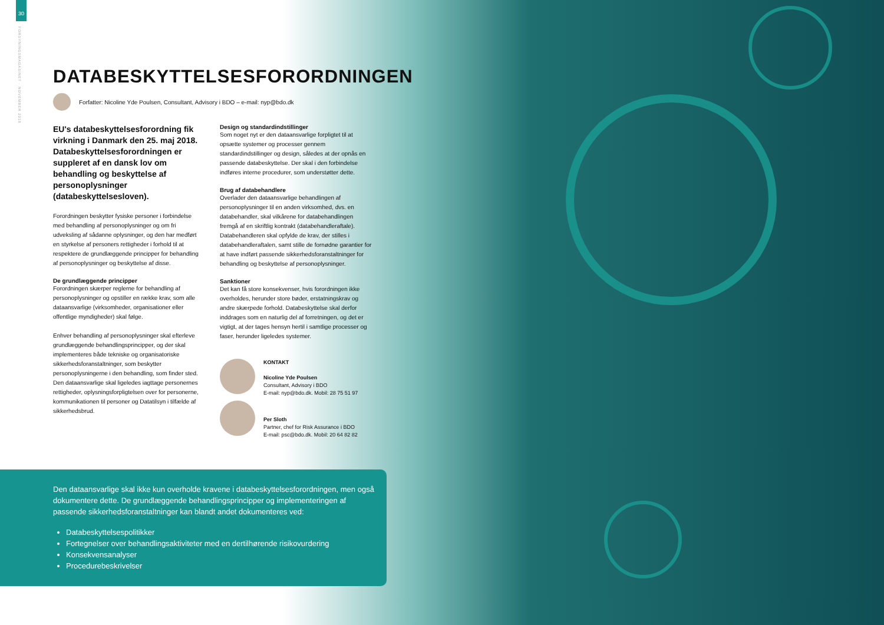30
FORSYNINGSMAGASINET · NOVEMBER 2018
DATABESKYTTELSESFORORDNINGEN
Forfatter: Nicoline Yde Poulsen, Consultant, Advisory i BDO – e-mail: nyp@bdo.dk
EU's databeskyttelsesforordning fik virkning i Danmark den 25. maj 2018. Databeskyttelsesforordningen er suppleret af en dansk lov om behandling og beskyttelse af personoplysninger (databeskyttelsesloven).
Forordningen beskytter fysiske personer i forbindelse med behandling af personoplysninger og om fri udveksling af sådanne oplysninger, og den har medført en styrkelse af personers rettigheder i forhold til at respektere de grundlæggende principper for behandling af personoplysninger og beskyttelse af disse.
De grundlæggende principper
Forordningen skærper reglerne for behandling af personoplysninger og opstiller en række krav, som alle dataansvarlige (virksomheder, organisationer eller offentlige myndigheder) skal følge.
Enhver behandling af personoplysninger skal efterleve grundlæggende behandlingsprincipper, og der skal implementeres både tekniske og organisatoriske sikkerhedsforanstaltninger, som beskytter personoplysningerne i den behandling, som finder sted. Den dataansvarlige skal ligeledes iagttage personernes rettigheder, oplysningsforpligtelsen over for personerne, kommunikationen til personer og Datatilsyn i tilfælde af sikkerhedsbrud.
Design og standardindstillinger
Som noget nyt er den dataansvarlige forpligtet til at opsætte systemer og processer gennem standardindstillinger og design, således at der opnås en passende databeskyttelse. Der skal i den forbindelse indføres interne procedurer, som understøtter dette.
Brug af databehandlere
Overlader den dataansvarlige behandlingen af personoplysninger til en anden virksomhed, dvs. en databehandler, skal vilkårene for databehandlingen fremgå af en skriftlig kontrakt (databehandleraftale). Databehandleren skal opfylde de krav, der stilles i databehandleraftalen, samt stille de fornødne garantier for at have indført passende sikkerhedsforanstaltninger for behandling og beskyttelse af personoplysninger.
Sanktioner
Det kan få store konsekvenser, hvis forordningen ikke overholdes, herunder store bøder, erstatningskrav og andre skærpede forhold. Databeskyttelse skal derfor inddrages som en naturlig del af forretningen, og det er vigtigt, at der tages hensyn hertil i samtlige processer og faser, herunder ligeledes systemer.
KONTAKT
Nicoline Yde Poulsen
Consultant, Advisory i BDO
E-mail: nyp@bdo.dk. Mobil: 28 75 51 97
Per Sloth
Partner, chef for Risk Assurance i BDO
E-mail: psc@bdo.dk. Mobil: 20 64 82 82
Den dataansvarlige skal ikke kun overholde kravene i databeskyttelsesforordningen, men også dokumentere dette. De grundlæggende behandlingsprincipper og implementeringen af passende sikkerhedsforanstaltninger kan blandt andet dokumenteres ved:
Databeskyttelsespolitikker
Fortegnelser over behandlingsaktiviteter med en dertilhørende risikovurdering
Konsekvensanalyser
Procedurebeskrivelser